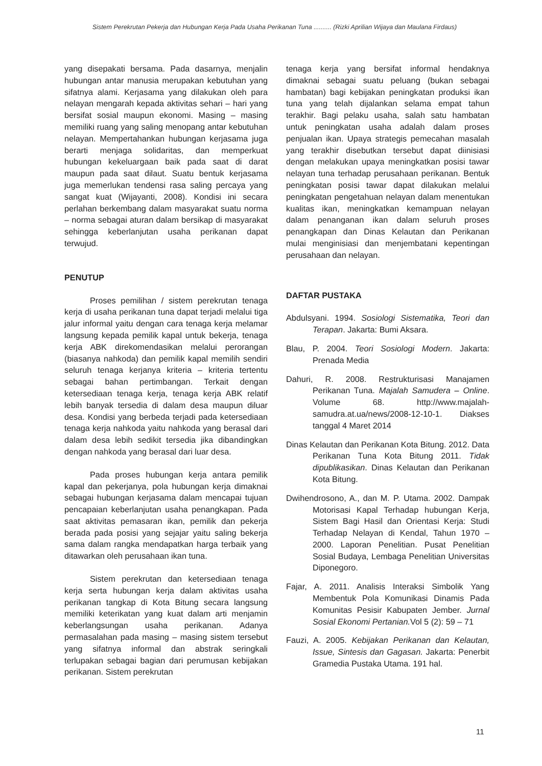Sistem Perekrutan Pekerja dan Hubungan Kerja Pada Usaha Perikanan Tuna .......... (Rizki Aprilian Wijaya dan Maulana Firdaus)
yang disepakati bersama. Pada dasarnya, menjalin hubungan antar manusia merupakan kebutuhan yang sifatnya alami. Kerjasama yang dilakukan oleh para nelayan mengarah kepada aktivitas sehari – hari yang bersifat sosial maupun ekonomi. Masing – masing memiliki ruang yang saling menopang antar kebutuhan nelayan. Mempertahankan hubungan kerjasama juga berarti menjaga solidaritas, dan memperkuat hubungan kekeluargaan baik pada saat di darat maupun pada saat dilaut. Suatu bentuk kerjasama juga memerlukan tendensi rasa saling percaya yang sangat kuat (Wijayanti, 2008). Kondisi ini secara perlahan berkembang dalam masyarakat suatu norma – norma sebagai aturan dalam bersikap di masyarakat sehingga keberlanjutan usaha perikanan dapat terwujud.
PENUTUP
Proses pemilihan / sistem perekrutan tenaga kerja di usaha perikanan tuna dapat terjadi melalui tiga jalur informal yaitu dengan cara tenaga kerja melamar langsung kepada pemilik kapal untuk bekerja, tenaga kerja ABK direkomendasikan melalui perorangan (biasanya nahkoda) dan pemilik kapal memilih sendiri seluruh tenaga kerjanya kriteria – kriteria tertentu sebagai bahan pertimbangan. Terkait dengan ketersediaan tenaga kerja, tenaga kerja ABK relatif lebih banyak tersedia di dalam desa maupun diluar desa. Kondisi yang berbeda terjadi pada ketersediaan tenaga kerja nahkoda yaitu nahkoda yang berasal dari dalam desa lebih sedikit tersedia jika dibandingkan dengan nahkoda yang berasal dari luar desa.
Pada proses hubungan kerja antara pemilik kapal dan pekerjanya, pola hubungan kerja dimaknai sebagai hubungan kerjasama dalam mencapai tujuan pencapaian keberlanjutan usaha penangkapan. Pada saat aktivitas pemasaran ikan, pemilik dan pekerja berada pada posisi yang sejajar yaitu saling bekerja sama dalam rangka mendapatkan harga terbaik yang ditawarkan oleh perusahaan ikan tuna.
Sistem perekrutan dan ketersediaan tenaga kerja serta hubungan kerja dalam aktivitas usaha perikanan tangkap di Kota Bitung secara langsung memiliki keterikatan yang kuat dalam arti menjamin keberlangsungan usaha perikanan. Adanya permasalahan pada masing – masing sistem tersebut yang sifatnya informal dan abstrak seringkali terlupakan sebagai bagian dari perumusan kebijakan perikanan. Sistem perekrutan
tenaga kerja yang bersifat informal hendaknya dimaknai sebagai suatu peluang (bukan sebagai hambatan) bagi kebijakan peningkatan produksi ikan tuna yang telah dijalankan selama empat tahun terakhir. Bagi pelaku usaha, salah satu hambatan untuk peningkatan usaha adalah dalam proses penjualan ikan. Upaya strategis pemecahan masalah yang terakhir disebutkan tersebut dapat diinisiasi dengan melakukan upaya meningkatkan posisi tawar nelayan tuna terhadap perusahaan perikanan. Bentuk peningkatan posisi tawar dapat dilakukan melalui peningkatan pengetahuan nelayan dalam menentukan kualitas ikan, meningkatkan kemampuan nelayan dalam penanganan ikan dalam seluruh proses penangkapan dan Dinas Kelautan dan Perikanan mulai menginisiasi dan menjembatani kepentingan perusahaan dan nelayan.
DAFTAR PUSTAKA
Abdulsyani. 1994. Sosiologi Sistematika, Teori dan Terapan. Jakarta: Bumi Aksara.
Blau, P. 2004. Teori Sosiologi Modern. Jakarta: Prenada Media
Dahuri, R. 2008. Restrukturisasi Manajamen Perikanan Tuna. Majalah Samudera – Online. Volume 68. http://www.majalah-samudra.at.ua/news/2008-12-10-1. Diakses tanggal 4 Maret 2014
Dinas Kelautan dan Perikanan Kota Bitung. 2012. Data Perikanan Tuna Kota Bitung 2011. Tidak dipublikasikan. Dinas Kelautan dan Perikanan Kota Bitung.
Dwihendrosono, A., dan M. P. Utama. 2002. Dampak Motorisasi Kapal Terhadap hubungan Kerja, Sistem Bagi Hasil dan Orientasi Kerja: Studi Terhadap Nelayan di Kendal, Tahun 1970 – 2000. Laporan Penelitian. Pusat Penelitian Sosial Budaya, Lembaga Penelitian Universitas Diponegoro.
Fajar, A. 2011. Analisis Interaksi Simbolik Yang Membentuk Pola Komunikasi Dinamis Pada Komunitas Pesisir Kabupaten Jember. Jurnal Sosial Ekonomi Pertanian. Vol 5 (2): 59 – 71
Fauzi, A. 2005. Kebijakan Perikanan dan Kelautan, Issue, Sintesis dan Gagasan. Jakarta: Penerbit Gramedia Pustaka Utama. 191 hal.
11